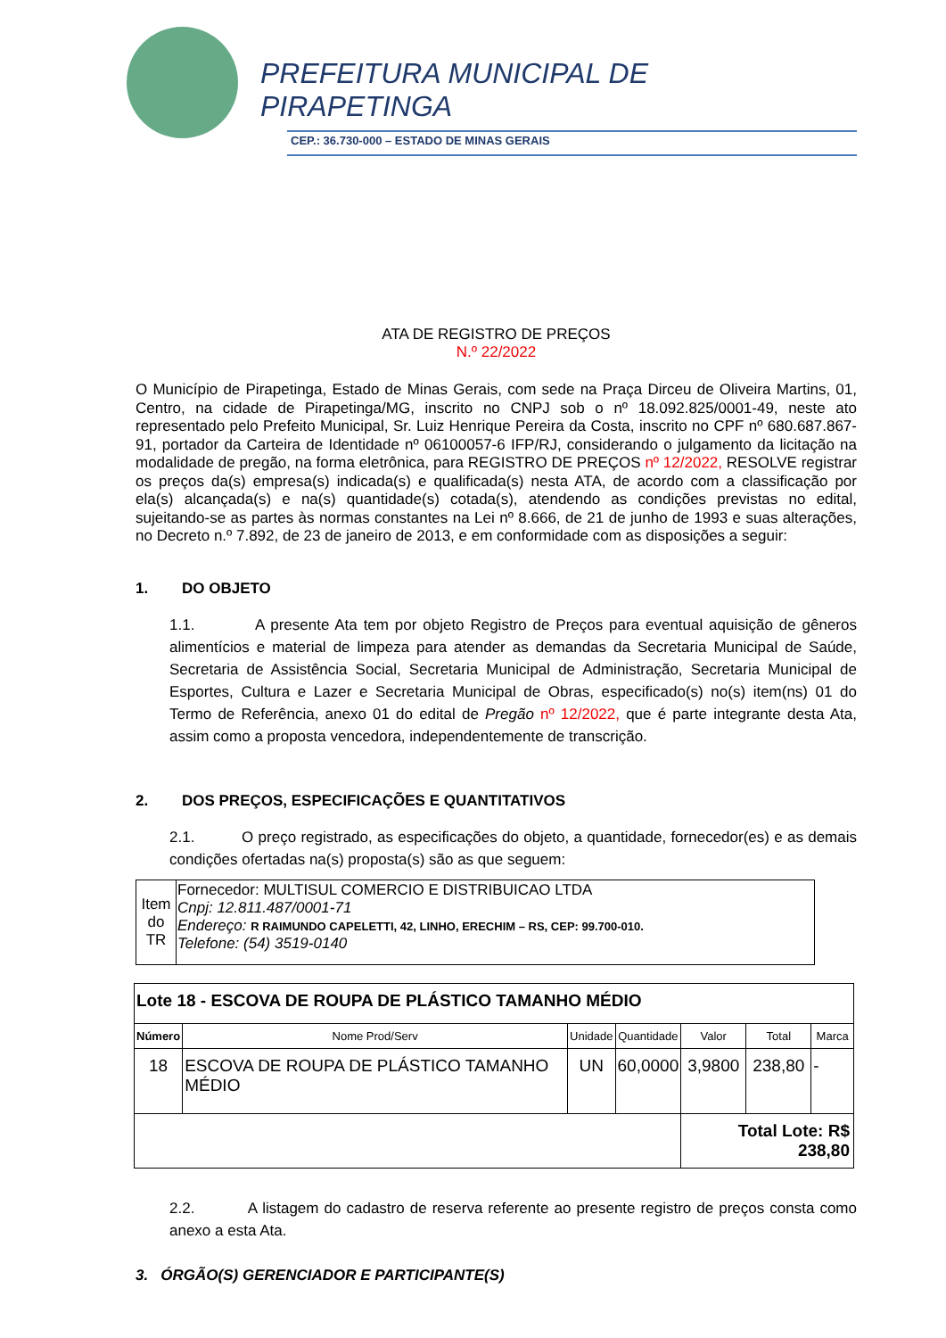PREFEITURA MUNICIPAL DE
PIRAPETINGA
CEP.: 36.730-000 – ESTADO DE MINAS GERAIS
ATA DE REGISTRO DE PREÇOS
N.º 22/2022
O Município de Pirapetinga, Estado de Minas Gerais, com sede na Praça Dirceu de Oliveira Martins, 01, Centro, na cidade de Pirapetinga/MG, inscrito no CNPJ sob o nº 18.092.825/0001-49, neste ato representado pelo Prefeito Municipal, Sr. Luiz Henrique Pereira da Costa, inscrito no CPF nº 680.687.867-91, portador da Carteira de Identidade nº 06100057-6 IFP/RJ, considerando o julgamento da licitação na modalidade de pregão, na forma eletrônica, para REGISTRO DE PREÇOS nº 12/2022, RESOLVE registrar os preços da(s) empresa(s) indicada(s) e qualificada(s) nesta ATA, de acordo com a classificação por ela(s) alcançada(s) e na(s) quantidade(s) cotada(s), atendendo as condições previstas no edital, sujeitando-se as partes às normas constantes na Lei nº 8.666, de 21 de junho de 1993 e suas alterações, no Decreto n.º 7.892, de 23 de janeiro de 2013, e em conformidade com as disposições a seguir:
1. DO OBJETO
1.1. A presente Ata tem por objeto Registro de Preços para eventual aquisição de gêneros alimentícios e material de limpeza para atender as demandas da Secretaria Municipal de Saúde, Secretaria de Assistência Social, Secretaria Municipal de Administração, Secretaria Municipal de Esportes, Cultura e Lazer e Secretaria Municipal de Obras, especificado(s) no(s) item(ns) 01 do Termo de Referência, anexo 01 do edital de Pregão nº 12/2022, que é parte integrante desta Ata, assim como a proposta vencedora, independentemente de transcrição.
2. DOS PREÇOS, ESPECIFICAÇÕES E QUANTITATIVOS
2.1. O preço registrado, as especificações do objeto, a quantidade, fornecedor(es) e as demais condições ofertadas na(s) proposta(s) são as que seguem:
| Item do TR | Fornecedor: MULTISUL COMERCIO E DISTRIBUICAO LTDA Cnpj: 12.811.487/0001-71 Endereço: R RAIMUNDO CAPELETTI, 42, LINHO, ERECHIM – RS, CEP: 99.700-010. Telefone: (54) 3519-0140 |
| Lote 18 - ESCOVA DE ROUPA DE PLÁSTICO TAMANHO MÉDIO | | | | | | |
| Número | Nome Prod/Serv | Unidade | Quantidade | Valor | Total | Marca |
| 18 | ESCOVA DE ROUPA DE PLÁSTICO TAMANHO MÉDIO | UN | 60,0000 | 3,9800 | 238,80 | - |
| | | | | Total Lote: R$ 238,80 | | |
2.2. A listagem do cadastro de reserva referente ao presente registro de preços consta como anexo a esta Ata.
3. ÓRGÃO(S) GERENCIADOR E PARTICIPANTE(S)